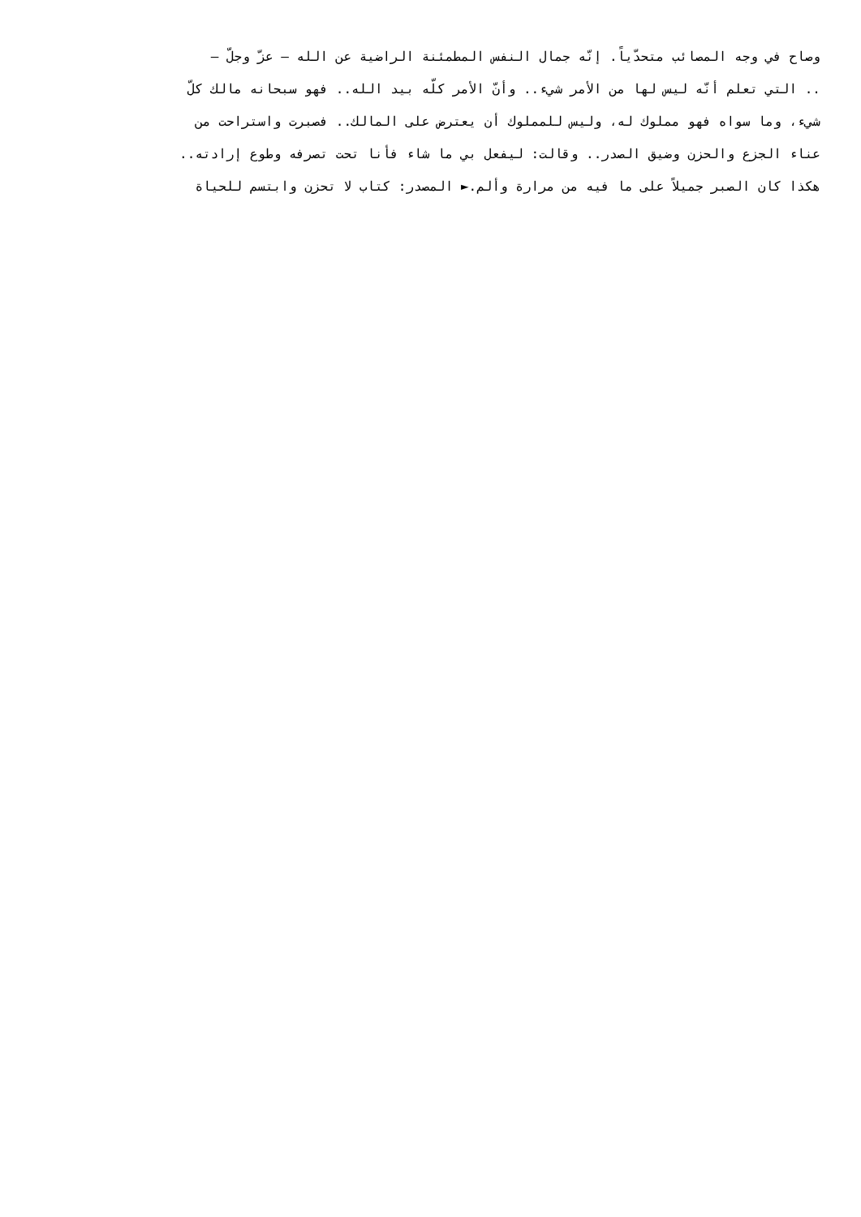وصاح في وجه المصائب متحدّياً. إنّه جمال النفس المطمئنة الراضية عن الله – عزّ وجلّ –
.. التي تعلم أنّه ليس لها من الأمر شيء.. وأنّ الأمر كلّه بيد الله.. فهو سبحانه مالك كلّ
شيء، وما سواه فهو مملوك له، وليس للمملوك أن يعترض على المالك.. فصبرت واستراحت من
عناء الجزع والحزن وضيق الصدر.. وقالت: ليفعل بي ما شاء فأنا تحت تصرفه وطوع إرادته..
هكذا كان الصبر جميلاً على ما فيه من مرارة وألم.► المصدر: كتاب لا تحزن وابتسم للحياة